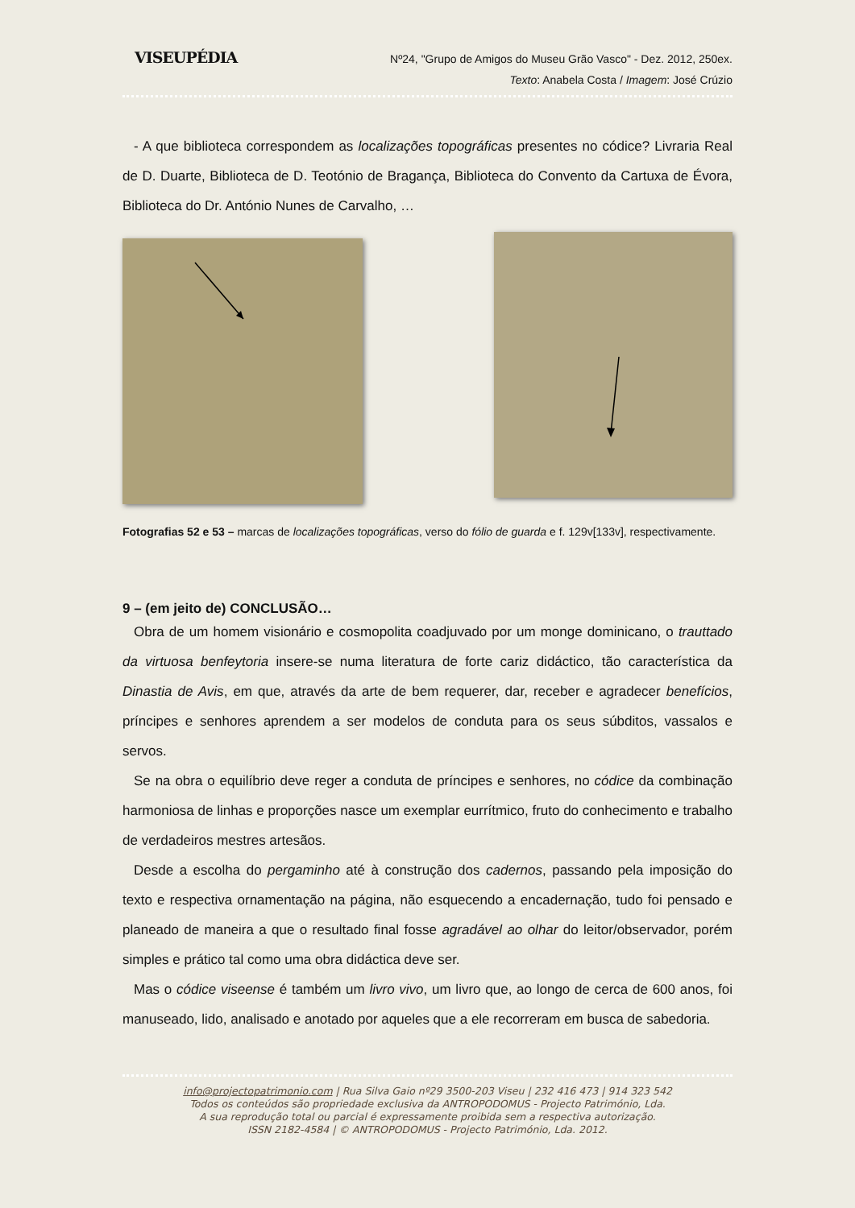VISEUPÉDIA
Nº24, "Grupo de Amigos do Museu Grão Vasco" - Dez. 2012, 250ex.
Texto: Anabela Costa / Imagem: José Crúzio
- A que biblioteca correspondem as localizações topográficas presentes no códice? Livraria Real de D. Duarte, Biblioteca de D. Teotónio de Bragança, Biblioteca do Convento da Cartuxa de Évora, Biblioteca do Dr. António Nunes de Carvalho, …
Fotografias 52 e 53 – marcas de localizações topográficas, verso do fólio de guarda e f. 129v[133v], respectivamente.
9 – (em jeito de) CONCLUSÃO…
Obra de um homem visionário e cosmopolita coadjuvado por um monge dominicano, o trauttado da virtuosa benfeytoria insere-se numa literatura de forte cariz didáctico, tão característica da Dinastia de Avis, em que, através da arte de bem requerer, dar, receber e agradecer benefícios, príncipes e senhores aprendem a ser modelos de conduta para os seus súbditos, vassalos e servos.
Se na obra o equilíbrio deve reger a conduta de príncipes e senhores, no códice da combinação harmoniosa de linhas e proporções nasce um exemplar eurrítmico, fruto do conhecimento e trabalho de verdadeiros mestres artesãos.
Desde a escolha do pergaminho até à construção dos cadernos, passando pela imposição do texto e respectiva ornamentação na página, não esquecendo a encadernação, tudo foi pensado e planeado de maneira a que o resultado final fosse agradável ao olhar do leitor/observador, porém simples e prático tal como uma obra didáctica deve ser.
Mas o códice viseense é também um livro vivo, um livro que, ao longo de cerca de 600 anos, foi manuseado, lido, analisado e anotado por aqueles que a ele recorreram em busca de sabedoria.
info@projectopatrimonio.com | Rua Silva Gaio nº29 3500-203 Viseu | 232 416 473 | 914 323 542
Todos os conteúdos são propriedade exclusiva da ANTROPODOMUS - Projecto Património, Lda.
A sua reprodução total ou parcial é expressamente proibida sem a respectiva autorização.
ISSN 2182-4584 | © ANTROPODOMUS - Projecto Património, Lda. 2012.